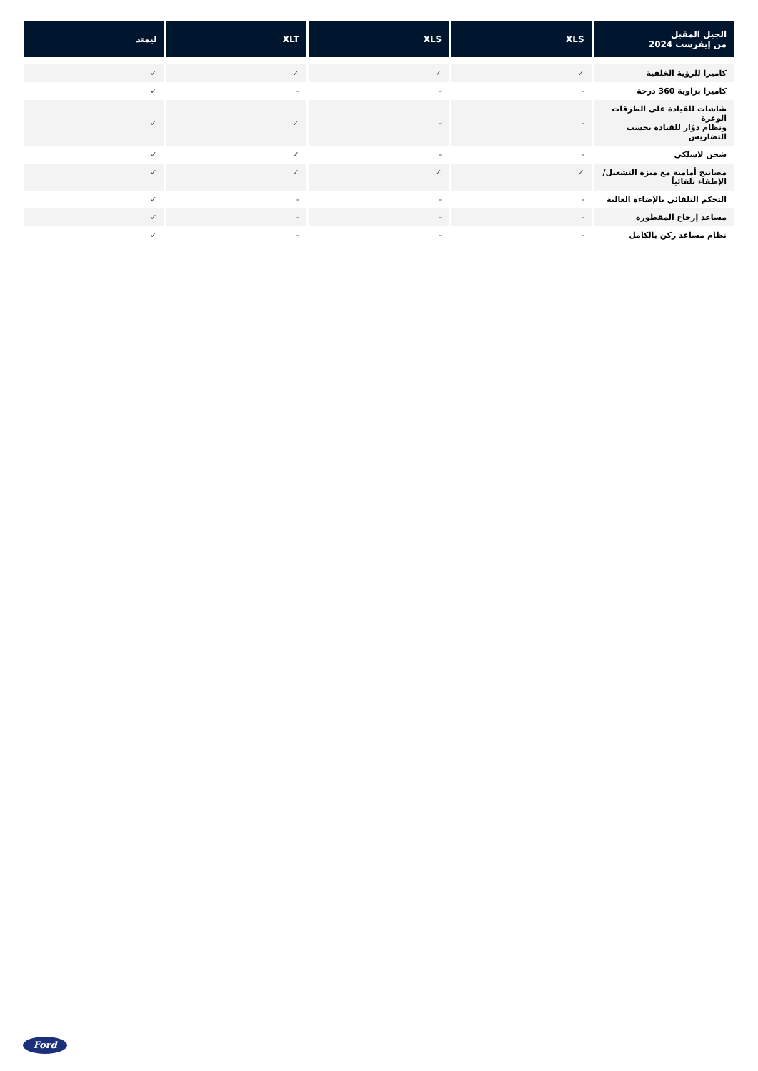| الجيل المقبل من إيفرست 2024 | XLS | XLS | XLT | ليمتد |
| --- | --- | --- | --- | --- |
| كاميرا للرؤية الخلفية | ✓ | ✓ | ✓ | ✓ |
| كاميرا بزاوية 360 درجة | - | - | - | ✓ |
| شاشات للقيادة على الطرقات الوعرة ونظام دوّار للقيادة بحسب التضاريس | - | - | ✓ | ✓ |
| شحن لاسلكي | - | - | ✓ | ✓ |
| مصابيح أمامية مع ميزة التشغيل/ الإطفاء تلقائياً | ✓ | ✓ | ✓ | ✓ |
| التحكم التلقائي بالإضاءة العالية | - | - | - | ✓ |
| مساعد إرجاع المقطورة | - | - | - | ✓ |
| نظام مساعد ركن بالكامل | - | - | - | ✓ |
Ford